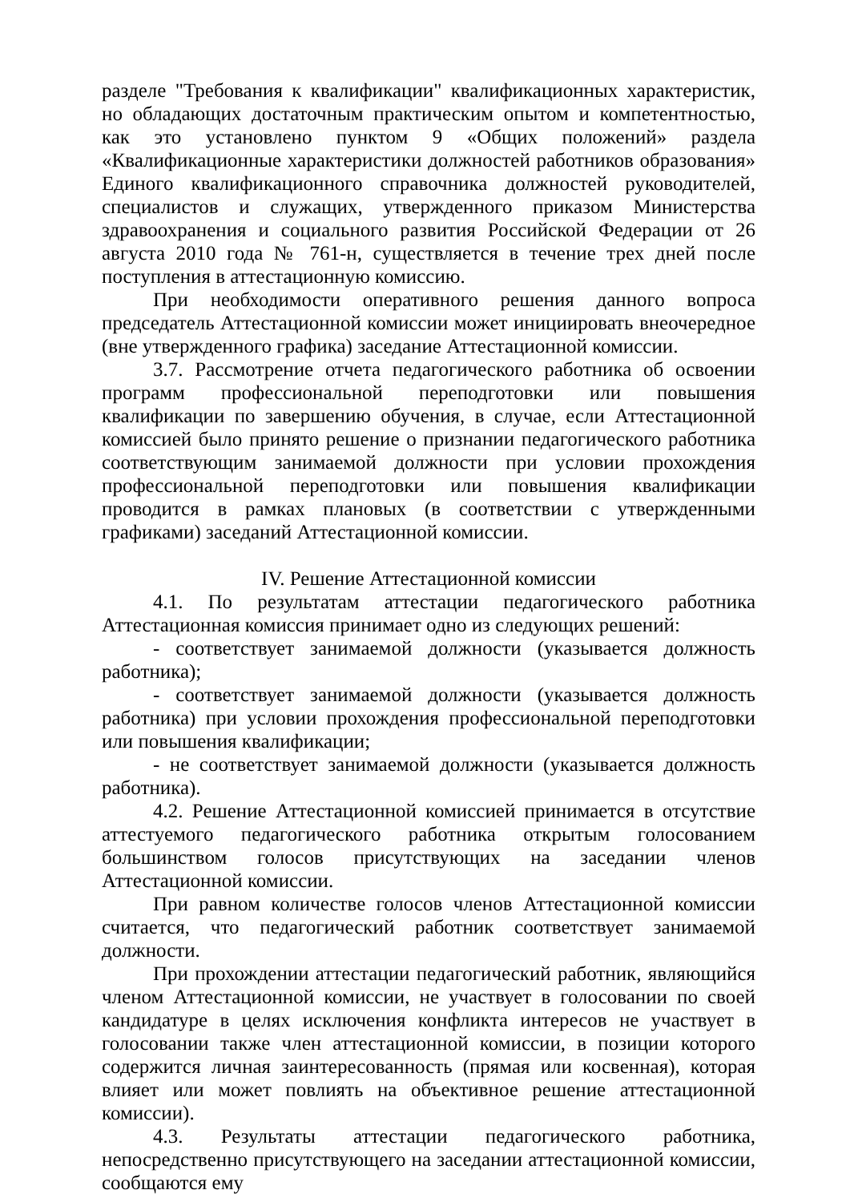разделе "Требования к квалификации" квалификационных характеристик, но обладающих достаточным практическим опытом и компетентностью, как это установлено пунктом 9 «Общих положений» раздела «Квалификационные характеристики должностей работников образования» Единого квалификационного справочника должностей руководителей, специалистов и служащих, утвержденного приказом Министерства здравоохранения и социального развития Российской Федерации от 26 августа 2010 года № 761-н, существляется в течение трех дней после поступления в аттестационную комиссию.
При необходимости оперативного решения данного вопроса председатель Аттестационной комиссии может инициировать внеочередное (вне утвержденного графика) заседание Аттестационной комиссии.
3.7. Рассмотрение отчета педагогического работника об освоении программ профессиональной переподготовки или повышения квалификации по завершению обучения, в случае, если Аттестационной комиссией было принято решение о признании педагогического работника соответствующим занимаемой должности при условии прохождения профессиональной переподготовки или повышения квалификации проводится в рамках плановых (в соответствии с утвержденными графиками) заседаний Аттестационной комиссии.
IV. Решение Аттестационной комиссии
4.1. По результатам аттестации педагогического работника Аттестационная комиссия принимает одно из следующих решений:
- соответствует занимаемой должности (указывается должность работника);
- соответствует занимаемой должности (указывается должность работника) при условии прохождения профессиональной переподготовки или повышения квалификации;
- не соответствует занимаемой должности (указывается должность работника).
4.2. Решение Аттестационной комиссией принимается в отсутствие аттестуемого педагогического работника открытым голосованием большинством голосов присутствующих на заседании членов Аттестационной комиссии.
При равном количестве голосов членов Аттестационной комиссии считается, что педагогический работник соответствует занимаемой должности.
При прохождении аттестации педагогический работник, являющийся членом Аттестационной комиссии, не участвует в голосовании по своей кандидатуре в целях исключения конфликта интересов не участвует в голосовании также член аттестационной комиссии, в позиции которого содержится личная заинтересованность (прямая или косвенная), которая влияет или может повлиять на объективное решение аттестационной комиссии).
4.3. Результаты аттестации педагогического работника, непосредственно присутствующего на заседании аттестационной комиссии, сообщаются ему